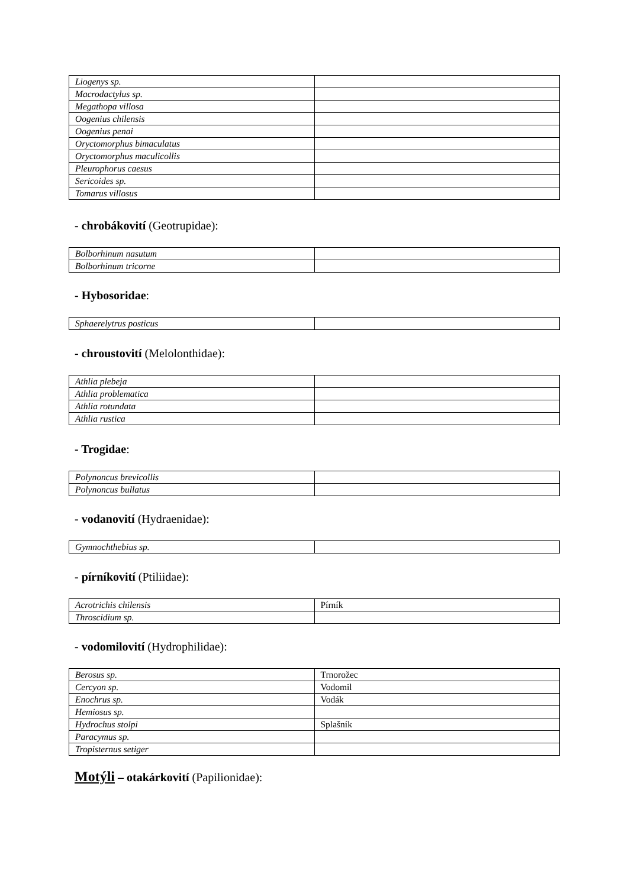| Liogenys sp. | |
| Macrodactylus sp. | |
| Megathopa villosa | |
| Oogenius chilensis | |
| Oogenius penai | |
| Oryctomorphus bimaculatus | |
| Oryctomorphus maculicollis | |
| Pleurophorus caesus | |
| Sericoides sp. | |
| Tomarus villosus | |
- chrobákovití (Geotrupidae):
| Bolborhinum nasutum | |
| Bolborhinum tricorne | |
- Hybosoridae:
| Sphaerelytrus posticus | |
- chroustovití (Melolonthidae):
| Athlia plebeja | |
| Athlia problematica | |
| Athlia rotundata | |
| Athlia rustica | |
- Trogidae:
| Polynoncus brevicollis | |
| Polynoncus bullatus | |
- vodanovití (Hydraenidae):
| Gymnochthebius sp. | |
- pírníkovití (Ptiliidae):
| Acrotrichis chilensis | Pírník |
| Throscidium sp. | |
- vodomilovití (Hydrophilidae):
| Berosus sp. | Trnorožec |
| Cercyon sp. | Vodomil |
| Enochrus sp. | Vodák |
| Hemiosus sp. | |
| Hydrochus stolpi | Splašník |
| Paracymus sp. | |
| Tropisternus setiger | |
Motýli – otakárkovití (Papilionidae):